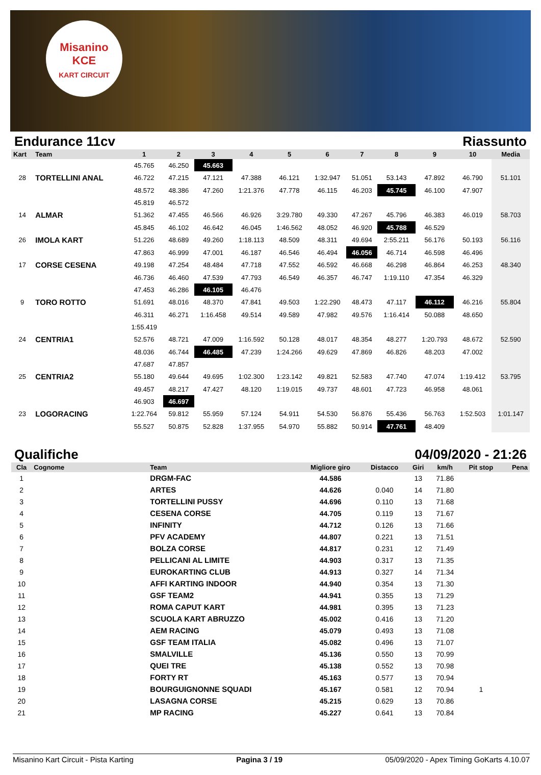Misanino
KCE
KART CIRCUIT
Endurance 11cv Riassunto
| Kart | Team | 1 | 2 | 3 | 4 | 5 | 6 | 7 | 8 | 9 | 10 | Media |
| --- | --- | --- | --- | --- | --- | --- | --- | --- | --- | --- | --- | --- |
| | | 45.765 | 46.250 | 45.663 | | | | | | | | |
| 28 | TORTELLINI ANAL | 46.722 | 47.215 | 47.121 | 47.388 | 46.121 | 1:32.947 | 51.051 | 53.143 | 47.892 | 46.790 | 51.101 |
| | | 48.572 | 48.386 | 47.260 | 1:21.376 | 47.778 | 46.115 | 46.203 | 45.745 | 46.100 | 47.907 | |
| | | 45.819 | 46.572 | | | | | | | | | |
| 14 | ALMAR | 51.362 | 47.455 | 46.566 | 46.926 | 3:29.780 | 49.330 | 47.267 | 45.796 | 46.383 | 46.019 | 58.703 |
| | | 45.845 | 46.102 | 46.642 | 46.045 | 1:46.562 | 48.052 | 46.920 | 45.788 | 46.529 | | |
| 26 | IMOLA KART | 51.226 | 48.689 | 49.260 | 1:18.113 | 48.509 | 48.311 | 49.694 | 2:55.211 | 56.176 | 50.193 | 56.116 |
| | | 47.863 | 46.999 | 47.001 | 46.187 | 46.546 | 46.494 | 46.056 | 46.714 | 46.598 | 46.496 | |
| 17 | CORSE CESENA | 49.198 | 47.254 | 48.484 | 47.718 | 47.552 | 46.592 | 46.668 | 46.298 | 46.864 | 46.253 | 48.340 |
| | | 46.736 | 46.460 | 47.539 | 47.793 | 46.549 | 46.357 | 46.747 | 1:19.110 | 47.354 | 46.329 | |
| | | 47.453 | 46.286 | 46.105 | 46.476 | | | | | | | |
| 9 | TORO ROTTO | 51.691 | 48.016 | 48.370 | 47.841 | 49.503 | 1:22.290 | 48.473 | 47.117 | 46.112 | 46.216 | 55.804 |
| | | 46.311 | 46.271 | 1:16.458 | 49.514 | 49.589 | 47.982 | 49.576 | 1:16.414 | 50.088 | 48.650 | |
| | | 1:55.419 | | | | | | | | | | |
| 24 | CENTRIA1 | 52.576 | 48.721 | 47.009 | 1:16.592 | 50.128 | 48.017 | 48.354 | 48.277 | 1:20.793 | 48.672 | 52.590 |
| | | 48.036 | 46.744 | 46.485 | 47.239 | 1:24.266 | 49.629 | 47.869 | 46.826 | 48.203 | 47.002 | |
| | | 47.687 | 47.857 | | | | | | | | | |
| 25 | CENTRIA2 | 55.180 | 49.644 | 49.695 | 1:02.300 | 1:23.142 | 49.821 | 52.583 | 47.740 | 47.074 | 1:19.412 | 53.795 |
| | | 49.457 | 48.217 | 47.427 | 48.120 | 1:19.015 | 49.737 | 48.601 | 47.723 | 46.958 | 48.061 | |
| | | 46.903 | 46.697 | | | | | | | | | |
| 23 | LOGORACING | 1:22.764 | 59.812 | 55.959 | 57.124 | 54.911 | 54.530 | 56.876 | 55.436 | 56.763 | 1:52.503 | 1:01.147 |
| | | 55.527 | 50.875 | 52.828 | 1:37.955 | 54.970 | 55.882 | 50.914 | 47.761 | 48.409 | | |
Qualifiche 04/09/2020 - 21:26
| Cla | Cognome | Team | Migliore giro | Distacco | Giri | km/h | Pit stop | Pena |
| --- | --- | --- | --- | --- | --- | --- | --- | --- |
| 1 | | DRGM-FAC | 44.586 | | 13 | 71.86 | | |
| 2 | | ARTES | 44.626 | 0.040 | 14 | 71.80 | | |
| 3 | | TORTELLINI PUSSY | 44.696 | 0.110 | 13 | 71.68 | | |
| 4 | | CESENA CORSE | 44.705 | 0.119 | 13 | 71.67 | | |
| 5 | | INFINITY | 44.712 | 0.126 | 13 | 71.66 | | |
| 6 | | PFV ACADEMY | 44.807 | 0.221 | 13 | 71.51 | | |
| 7 | | BOLZA CORSE | 44.817 | 0.231 | 12 | 71.49 | | |
| 8 | | PELLICANI AL LIMITE | 44.903 | 0.317 | 13 | 71.35 | | |
| 9 | | EUROKARTING CLUB | 44.913 | 0.327 | 14 | 71.34 | | |
| 10 | | AFFI KARTING INDOOR | 44.940 | 0.354 | 13 | 71.30 | | |
| 11 | | GSF TEAM2 | 44.941 | 0.355 | 13 | 71.29 | | |
| 12 | | ROMA CAPUT KART | 44.981 | 0.395 | 13 | 71.23 | | |
| 13 | | SCUOLA KART ABRUZZO | 45.002 | 0.416 | 13 | 71.20 | | |
| 14 | | AEM RACING | 45.079 | 0.493 | 13 | 71.08 | | |
| 15 | | GSF TEAM ITALIA | 45.082 | 0.496 | 13 | 71.07 | | |
| 16 | | SMALVILLE | 45.136 | 0.550 | 13 | 70.99 | | |
| 17 | | QUEI TRE | 45.138 | 0.552 | 13 | 70.98 | | |
| 18 | | FORTY RT | 45.163 | 0.577 | 13 | 70.94 | | |
| 19 | | BOURGUIGNONNE SQUADI | 45.167 | 0.581 | 12 | 70.94 | 1 | |
| 20 | | LASAGNA CORSE | 45.215 | 0.629 | 13 | 70.86 | | |
| 21 | | MP RACING | 45.227 | 0.641 | 13 | 70.84 | | |
Misanino Kart Circuit - Pista Karting Pagina 3 / 19 05/09/2020 - Apex Timing GoKarts 4.10.07